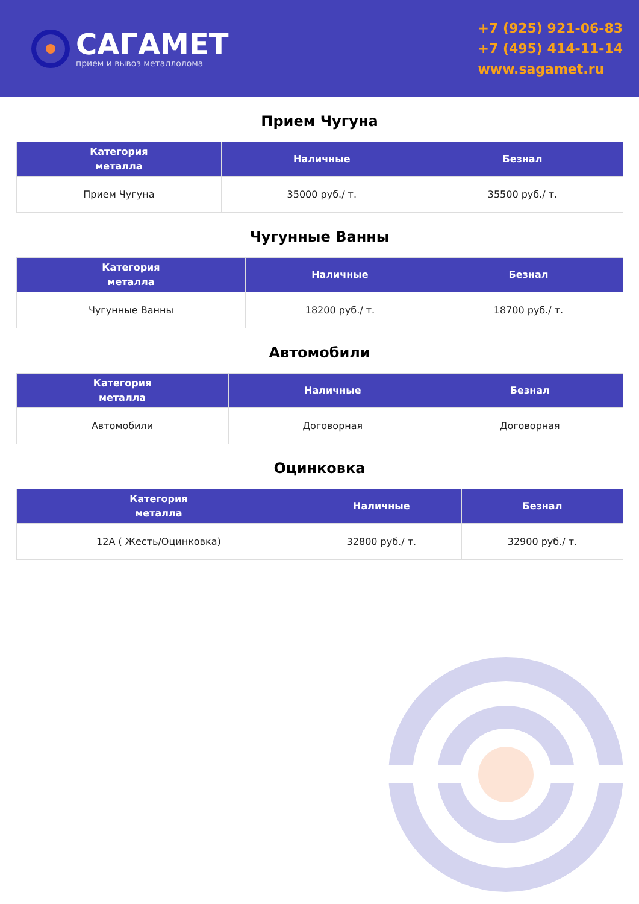САГАМЕТ
прием и вывоз металлолома
+7 (925) 921-06-83
+7 (495) 414-11-14
www.sagamet.ru
Прием Чугуна
| Категория металла | Наличные | Безнал |
| --- | --- | --- |
| Прием Чугуна | 35000 руб./ т. | 35500 руб./ т. |
Чугунные Ванны
| Категория металла | Наличные | Безнал |
| --- | --- | --- |
| Чугунные Ванны | 18200 руб./ т. | 18700 руб./ т. |
Автомобили
| Категория металла | Наличные | Безнал |
| --- | --- | --- |
| Автомобили | Договорная | Договорная |
Оцинковка
| Категория металла | Наличные | Безнал |
| --- | --- | --- |
| 12А ( Жесть/Оцинковка) | 32800 руб./ т. | 32900 руб./ т. |